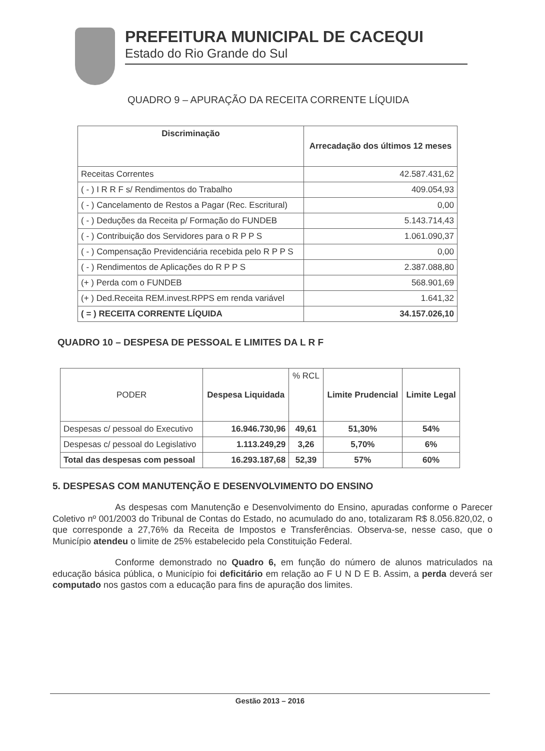PREFEITURA MUNICIPAL DE CACEQUI
Estado do Rio Grande do Sul
QUADRO 9 – APURAÇÃO DA RECEITA CORRENTE LÍQUIDA
| Discriminação | Arrecadação dos últimos 12 meses |
| --- | --- |
| Receitas Correntes | 42.587.431,62 |
| ( - ) I R R F s/ Rendimentos do Trabalho | 409.054,93 |
| ( - ) Cancelamento de Restos a Pagar (Rec. Escritural) | 0,00 |
| ( - ) Deduções da Receita p/ Formação do FUNDEB | 5.143.714,43 |
| ( - ) Contribuição dos Servidores para o R P P S | 1.061.090,37 |
| ( - ) Compensação Previdenciária recebida pelo R P P S | 0,00 |
| ( - ) Rendimentos de Aplicações do R P P S | 2.387.088,80 |
| (+ ) Perda com o FUNDEB | 568.901,69 |
| (+ ) Ded.Receita REM.invest.RPPS em renda variável | 1.641,32 |
| ( = ) RECEITA CORRENTE LÍQUIDA | 34.157.026,10 |
QUADRO 10 – DESPESA DE PESSOAL E LIMITES DA L R F
| PODER | Despesa Liquidada | % RCL | Limite Prudencial | Limite Legal |
| --- | --- | --- | --- | --- |
| Despesas c/ pessoal do Executivo | 16.946.730,96 | 49,61 | 51,30% | 54% |
| Despesas c/ pessoal do Legislativo | 1.113.249,29 | 3,26 | 5,70% | 6% |
| Total das despesas com pessoal | 16.293.187,68 | 52,39 | 57% | 60% |
5. DESPESAS COM MANUTENÇÃO E DESENVOLVIMENTO DO ENSINO
As despesas com Manutenção e Desenvolvimento do Ensino, apuradas conforme o Parecer Coletivo nº 001/2003 do Tribunal de Contas do Estado, no acumulado do ano, totalizaram R$ 8.056.820,02, o que corresponde a 27,76% da Receita de Impostos e Transferências. Observa-se, nesse caso, que o Município atendeu o limite de 25% estabelecido pela Constituição Federal.
Conforme demonstrado no Quadro 6, em função do número de alunos matriculados na educação básica pública, o Município foi deficitário em relação ao F U N D E B. Assim, a perda deverá ser computado nos gastos com a educação para fins de apuração dos limites.
Gestão 2013 – 2016